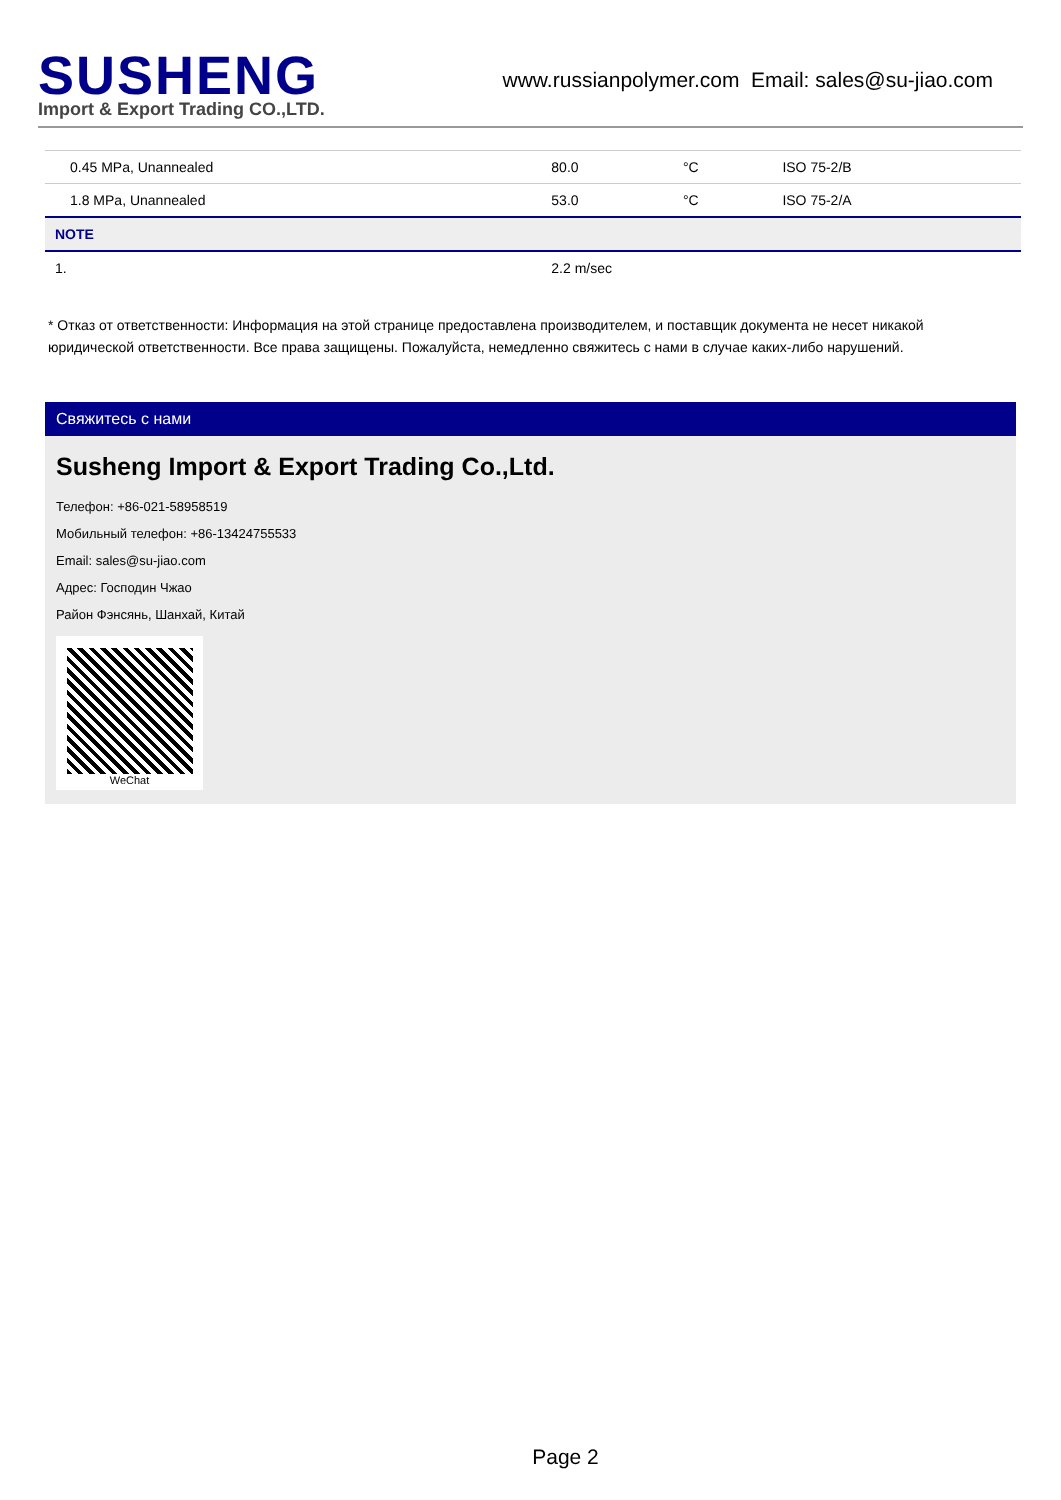SUSHENG
Import & Export Trading CO.,LTD.
www.russianpolymer.com Email: sales@su-jiao.com
| 0.45 MPa, Unannealed | 80.0 | °C | ISO 75-2/B |
| 1.8 MPa, Unannealed | 53.0 | °C | ISO 75-2/A |
| NOTE | | | |
| 1. | 2.2 m/sec | | |
* Отказ от ответственности: Информация на этой странице предоставлена производителем, и поставщик документа не несет никакой юридической ответственности. Все права защищены. Пожалуйста, немедленно свяжитесь с нами в случае каких-либо нарушений.
Свяжитесь с нами
Susheng Import & Export Trading Co.,Ltd.
Телефон: +86-021-58958519
Мобильный телефон: +86-13424755533
Email: sales@su-jiao.com
Адрес: Господин Чжао
Район Фэнсянь, Шанхай, Китай
WeChat
Page 2